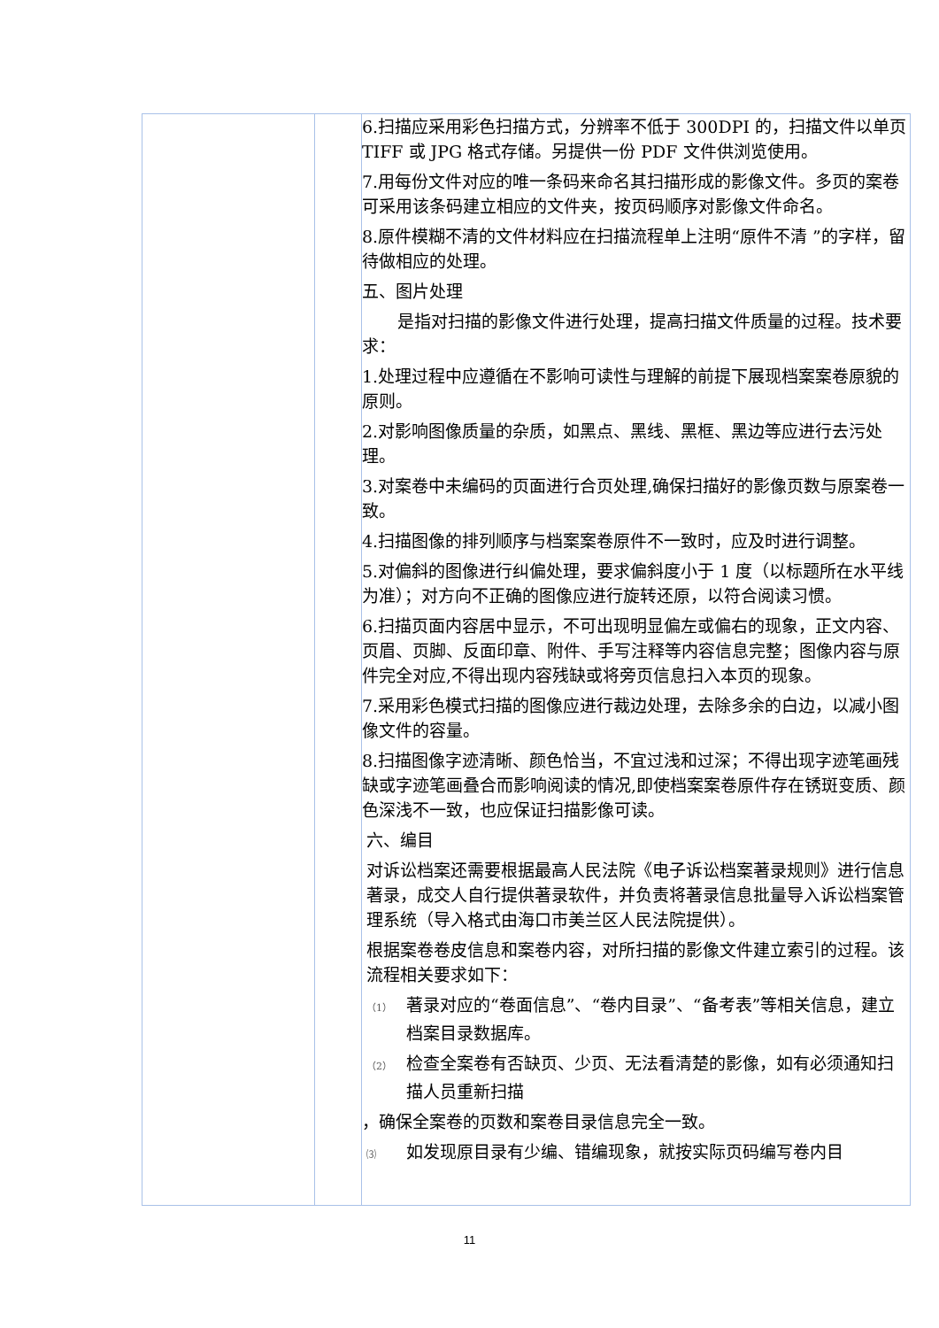| | | 6.扫描应采用彩色扫描方式，分辨率不低于 300DPI 的，扫描文件以单页 TIFF 或 JPG 格式存储。另提供一份 PDF 文件供浏览使用。 7.用每份文件对应的唯一条码来命名其扫描形成的影像文件。多页的案卷可采用该条码建立相应的文件夹，按页码顺序对影像文件命名。 8.原件模糊不清的文件材料应在扫描流程单上注明“原件不清 ”的字样，留待做相应的处理。 五、图片处理 是指对扫描的影像文件进行处理，提高扫描文件质量的过程。技术要求： 1.处理过程中应遵循在不影响可读性与理解的前提下展现档案案卷原貌的原则。 2.对影响图像质量的杂质，如黑点、黑线、黑框、黑边等应进行去污处理。 3.对案卷中未编码的页面进行合页处理,确保扫描好的影像页数与原案卷一致。 4.扫描图像的排列顺序与档案案卷原件不一致时，应及时进行调整。 5.对偏斜的图像进行纠偏处理，要求偏斜度小于 1 度（以标题所在水平线为准）；对方向不正确的图像应进行旋转还原，以符合阅读习惯。 6.扫描页面内容居中显示，不可出现明显偏左或偏右的现象，正文内容、页眉、页脚、反面印章、附件、手写注释等内容信息完整；图像内容与原件完全对应,不得出现内容残缺或将旁页信息扫入本页的现象。 7.采用彩色模式扫描的图像应进行裁边处理，去除多余的白边，以减小图像文件的容量。 8.扫描图像字迹清晰、颜色恰当，不宜过浅和过深；不得出现字迹笔画残缺或字迹笔画叠合而影响阅读的情况,即使档案案卷原件存在锈斑变质、颜色深浅不一致，也应保证扫描影像可读。 六、编目 对诉讼档案还需要根据最高人民法院《电子诉讼档案著录规则》进行信息著录，成交人自行提供著录软件，并负责将著录信息批量导入诉讼档案管理系统（导入格式由海口市美兰区人民法院提供）。 根据案卷卷皮信息和案卷内容，对所扫描的影像文件建立索引的过程。该流程相关要求如下： （1） 著录对应的“卷面信息”、“卷内目录”、“备考表”等相关信息，建立档案目录数据库。 （2） 检查全案卷有否缺页、少页、无法看清楚的影像，如有必须通知扫描人员重新扫描 ，确保全案卷的页数和案卷目录信息完全一致。 ⑶ 如发现原目录有少编、错编现象，就按实际页码编写卷内目 |
11